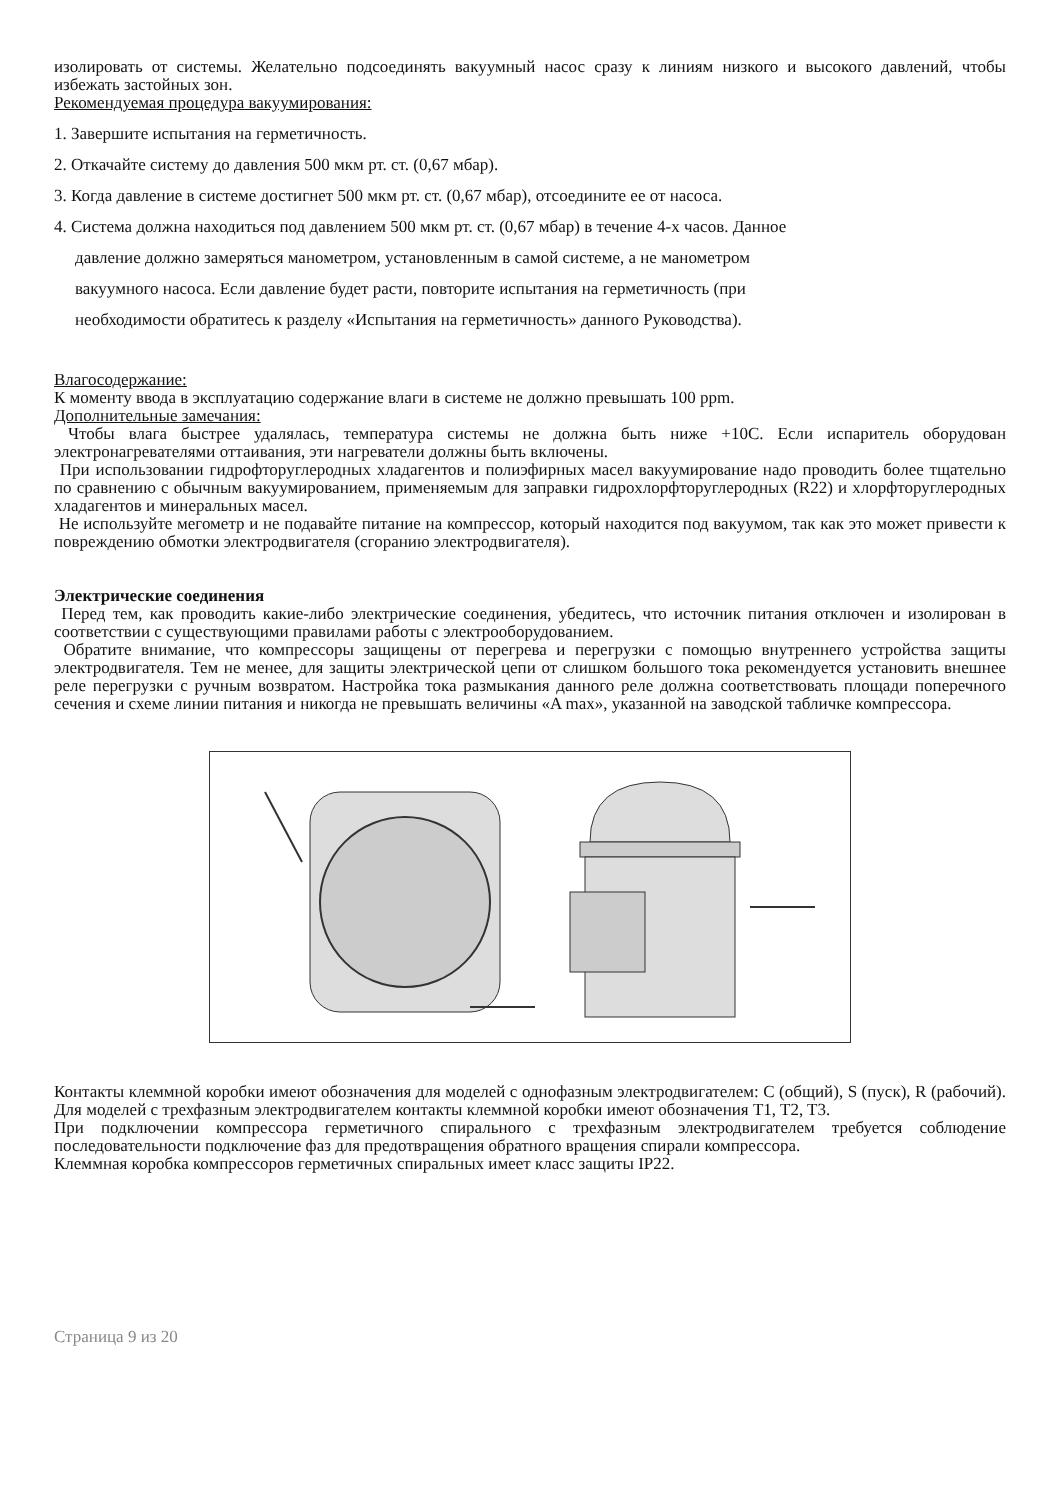изолировать от системы. Желательно подсоединять вакуумный насос сразу к линиям низкого и высокого давлений, чтобы избежать застойных зон.
Рекомендуемая процедура вакуумирования:
1. Завершите испытания на герметичность.
2. Откачайте систему до давления 500 мкм рт. ст. (0,67 мбар).
3. Когда давление в системе достигнет 500 мкм рт. ст. (0,67 мбар), отсоедините ее от насоса.
4. Система должна находиться под давлением 500 мкм рт. ст. (0,67 мбар) в течение 4-х часов. Данное
давление должно замеряться манометром, установленным в самой системе, а не манометром
вакуумного насоса. Если давление будет расти, повторите испытания на герметичность (при
необходимости обратитесь к разделу «Испытания на герметичность» данного Руководства).
Влагосодержание:
К моменту ввода в эксплуатацию содержание влаги в системе не должно превышать 100 ppm.
Дополнительные замечания:
Чтобы влага быстрее удалялась, температура системы не должна быть ниже +10С. Если испаритель оборудован электронагревателями оттаивания, эти нагреватели должны быть включены.
При использовании гидрофторуглеродных хладагентов и полиэфирных масел вакуумирование надо проводить более тщательно по сравнению с обычным вакуумированием, применяемым для заправки гидрохлорфторуглеродных (R22) и хлорфторуглеродных хладагентов и минеральных масел.
Не используйте мегометр и не подавайте питание на компрессор, который находится под вакуумом, так как это может привести к повреждению обмотки электродвигателя (сгоранию электродвигателя).
Электрические соединения
Перед тем, как проводить какие-либо электрические соединения, убедитесь, что источник питания отключен и изолирован в соответствии с существующими правилами работы с электрооборудованием.
Обратите внимание, что компрессоры защищены от перегрева и перегрузки с помощью внутреннего устройства защиты электродвигателя. Тем не менее, для защиты электрической цепи от слишком большого тока рекомендуется установить внешнее реле перегрузки с ручным возвратом. Настройка тока размыкания данного реле должна соответствовать площади поперечного сечения и схеме линии питания и никогда не превышать величины «A max», указанной на заводской табличке компрессора.
Контакты клеммной коробки имеют обозначения для моделей с однофазным электродвигателем: C (общий), S (пуск), R (рабочий). Для моделей с трехфазным электродвигателем контакты клеммной коробки имеют обозначения T1, T2, T3.
При подключении компрессора герметичного спирального с трехфазным электродвигателем требуется соблюдение последовательности подключение фаз для предотвращения обратного вращения спирали компрессора.
Клеммная коробка компрессоров герметичных спиральных имеет класс защиты IP22.
Страница 9 из 20